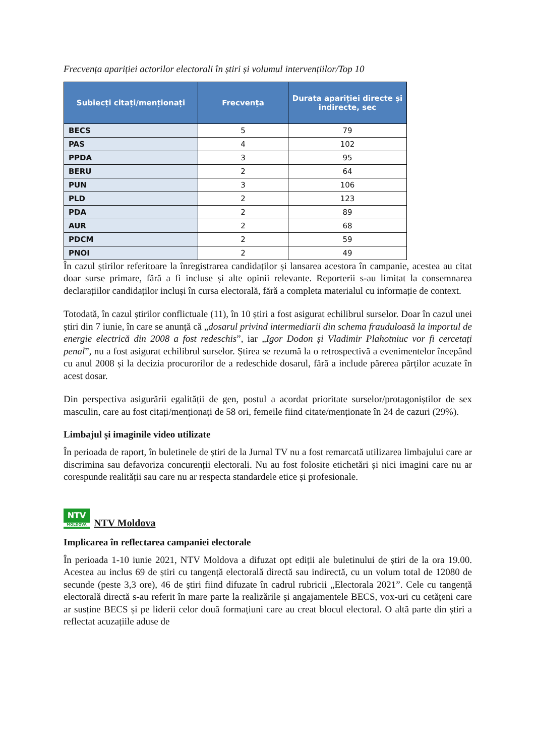Frecvența apariției actorilor electorali în știri și volumul intervențiilor/Top 10
| Subiecți citați/menționați | Frecvența | Durata apariției directe și indirecte, sec |
| --- | --- | --- |
| BECS | 5 | 79 |
| PAS | 4 | 102 |
| PPDA | 3 | 95 |
| BERU | 2 | 64 |
| PUN | 3 | 106 |
| PLD | 2 | 123 |
| PDA | 2 | 89 |
| AUR | 2 | 68 |
| PDCM | 2 | 59 |
| PNOI | 2 | 49 |
În cazul știrilor referitoare la înregistrarea candidaților și lansarea acestora în campanie, acestea au citat doar surse primare, fără a fi incluse și alte opinii relevante. Reporterii s-au limitat la consemnarea declarațiilor candidaților incluși în cursa electorală, fără a completa materialul cu informație de context.
Totodată, în cazul știrilor conflictuale (11), în 10 știri a fost asigurat echilibrul surselor. Doar în cazul unei știri din 7 iunie, în care se anunță că „dosarul privind intermediarii din schema frauduloasă la importul de energie electrică din 2008 a fost redeschis”, iar „Igor Dodon și Vladimir Plahotniuc vor fi cercetați penal”, nu a fost asigurat echilibrul surselor. Știrea se rezumă la o retrospectivă a evenimentelor începând cu anul 2008 și la decizia procurorilor de a redeschide dosarul, fără a include părerea părților acuzate în acest dosar.
Din perspectiva asigurării egalității de gen, postul a acordat prioritate surselor/protagoniștilor de sex masculin, care au fost citați/menționați de 58 ori, femeile fiind citate/menționate în 24 de cazuri (29%).
Limbajul și imaginile video utilizate
În perioada de raport, în buletinele de știri de la Jurnal TV nu a fost remarcată utilizarea limbajului care ar discrimina sau defavoriza concurenții electorali. Nu au fost folosite etichetări și nici imagini care nu ar corespunde realității sau care nu ar respecta standardele etice și profesionale.
NTV MOLDOVA NTV Moldova
Implicarea în reflectarea campaniei electorale
În perioada 1-10 iunie 2021, NTV Moldova a difuzat opt ediții ale buletinului de știri de la ora 19.00. Acestea au inclus 69 de știri cu tangență electorală directă sau indirectă, cu un volum total de 12080 de secunde (peste 3,3 ore), 46 de știri fiind difuzate în cadrul rubricii „Electorala 2021”. Cele cu tangență electorală directă s-au referit în mare parte la realizările și angajamentele BECS, vox-uri cu cetățeni care ar susține BECS și pe liderii celor două formațiuni care au creat blocul electoral. O altă parte din știri a reflectat acuzațiile aduse de